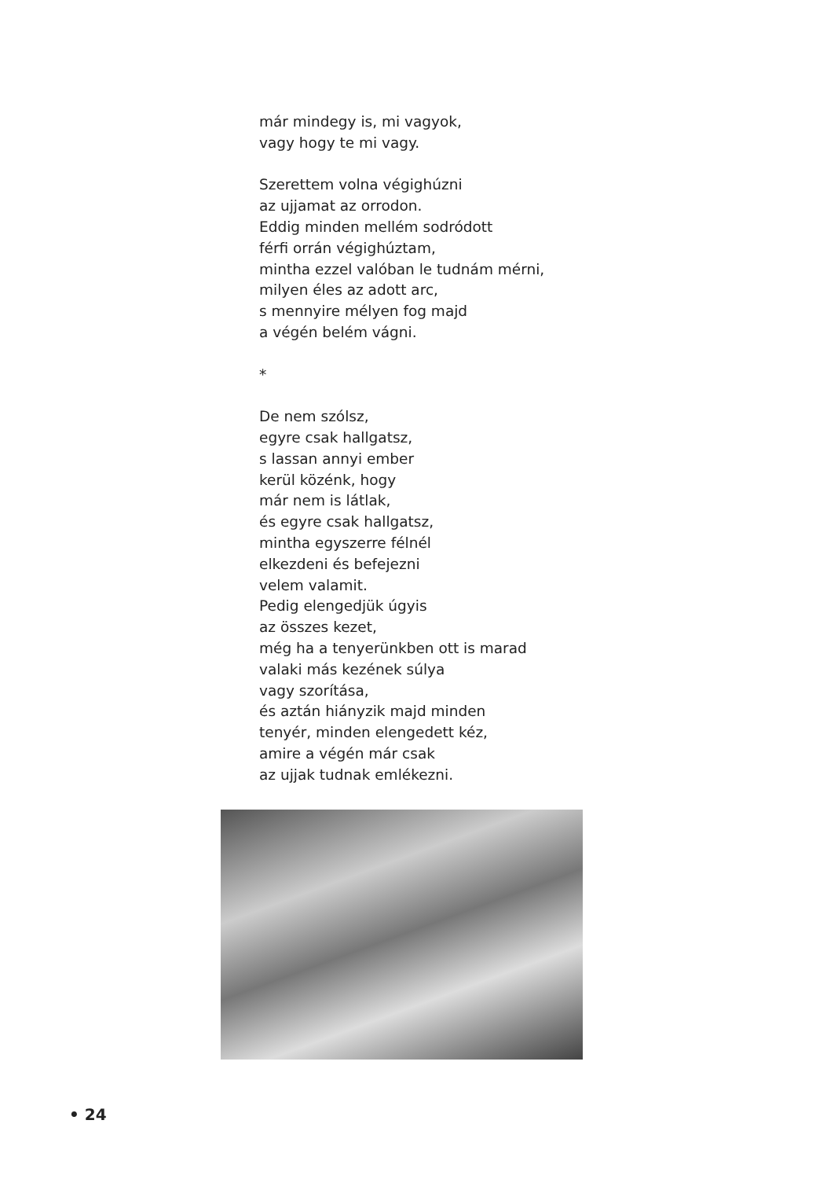már mindegy is, mi vagyok,
vagy hogy te mi vagy.
Szerettem volna végighúzni
az ujjamat az orrodon.
Eddig minden mellém sodródott
férfi orrán végighúztam,
mintha ezzel valóban le tudnám mérni,
milyen éles az adott arc,
s mennyire mélyen fog majd
a végén belém vágni.
*
De nem szólsz,
egyre csak hallgatsz,
s lassan annyi ember
kerül közénk, hogy
már nem is látlak,
és egyre csak hallgatsz,
mintha egyszerre félnél
elkezdeni és befejezni
velem valamit.
Pedig elengedjük úgyis
az összes kezet,
még ha a tenyerünkben ott is marad
valaki más kezének súlya
vagy szorítása,
és aztán hiányzik majd minden
tenyér, minden elengedett kéz,
amire a végén már csak
az ujjak tudnak emlékezni.
• 24